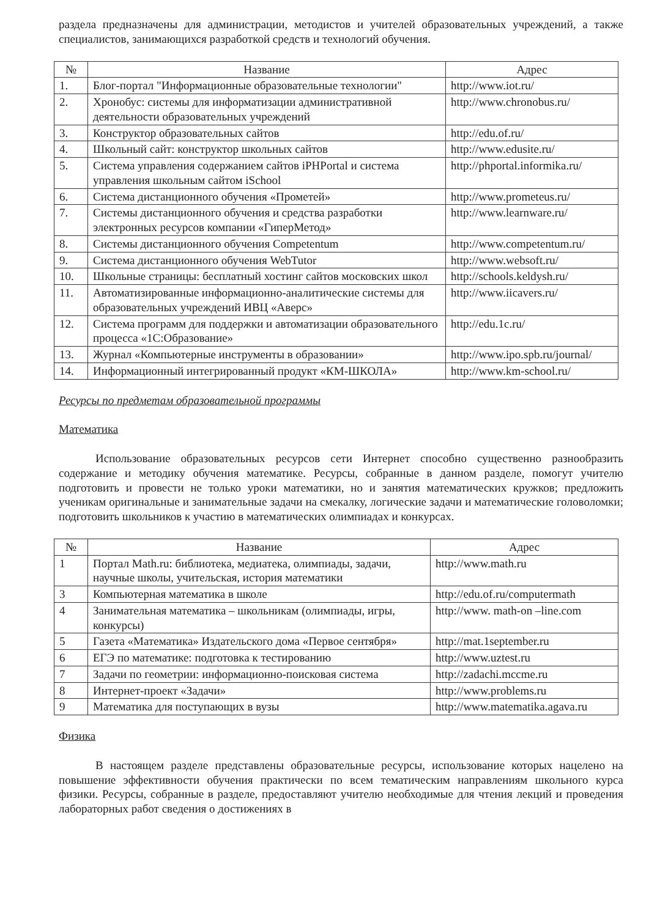раздела предназначены для администрации, методистов и учителей образовательных учреждений, а также специалистов, занимающихся разработкой средств и технологий обучения.
| № | Название | Адрес |
| --- | --- | --- |
| 1. | Блог-портал "Информационные образовательные технологии" | http://www.iot.ru/ |
| 2. | Хронобус: системы для информатизации административной деятельности образовательных учреждений | http://www.chronobus.ru/ |
| 3. | Конструктор образовательных сайтов | http://edu.of.ru/ |
| 4. | Школьный сайт: конструктор школьных сайтов | http://www.edusite.ru/ |
| 5. | Система управления содержанием сайтов iPHPortal и система управления школьным сайтом iSchool | http://phportal.informika.ru/ |
| 6. | Система дистанционного обучения «Прометей» | http://www.prometeus.ru/ |
| 7. | Системы дистанционного обучения и средства разработки электронных ресурсов компании «ГиперМетод» | http://www.learnware.ru/ |
| 8. | Системы дистанционного обучения Competentum | http://www.competentum.ru/ |
| 9. | Система дистанционного обучения WebTutor | http://www.websoft.ru/ |
| 10. | Школьные страницы: бесплатный хостинг сайтов московских школ | http://schools.keldysh.ru/ |
| 11. | Автоматизированные информационно-аналитические системы для образовательных учреждений ИВЦ «Аверс» | http://www.iicavers.ru/ |
| 12. | Система программ для поддержки и автоматизации образовательного процесса «1С:Образование» | http://edu.1c.ru/ |
| 13. | Журнал «Компьютерные инструменты в образовании» | http://www.ipo.spb.ru/journal/ |
| 14. | Информационный интегрированный продукт «КМ-ШКОЛА» | http://www.km-school.ru/ |
Ресурсы по предметам образовательной программы
Математика
Использование образовательных ресурсов сети Интернет способно существенно разнообразить содержание и методику обучения математике. Ресурсы, собранные в данном разделе, помогут учителю подготовить и провести не только уроки математики, но и занятия математических кружков; предложить ученикам оригинальные и занимательные задачи на смекалку, логические задачи и математические головоломки; подготовить школьников к участию в математических олимпиадах и конкурсах.
| № | Название | Адрес |
| --- | --- | --- |
| 1 | Портал Math.ru: библиотека, медиатека, олимпиады, задачи, научные школы, учительская, история математики | http://www.math.ru |
| 3 | Компьютерная математика в школе | http://edu.of.ru/computermath |
| 4 | Занимательная математика – школьникам (олимпиады, игры, конкурсы) | http://www. math-on –line.com |
| 5 | Газета «Математика» Издательского дома «Первое сентября» | http://mat.1september.ru |
| 6 | ЕГЭ по математике: подготовка к тестированию | http://www.uztest.ru |
| 7 | Задачи по геометрии: информационно-поисковая система | http://zadachi.mccme.ru |
| 8 | Интернет-проект «Задачи» | http://www.problems.ru |
| 9 | Математика для поступающих в вузы | http://www.matematika.agava.ru |
Физика
В настоящем разделе представлены образовательные ресурсы, использование которых нацелено на повышение эффективности обучения практически по всем тематическим направлениям школьного курса физики. Ресурсы, собранные в разделе, предоставляют учителю необходимые для чтения лекций и проведения лабораторных работ сведения о достижениях в